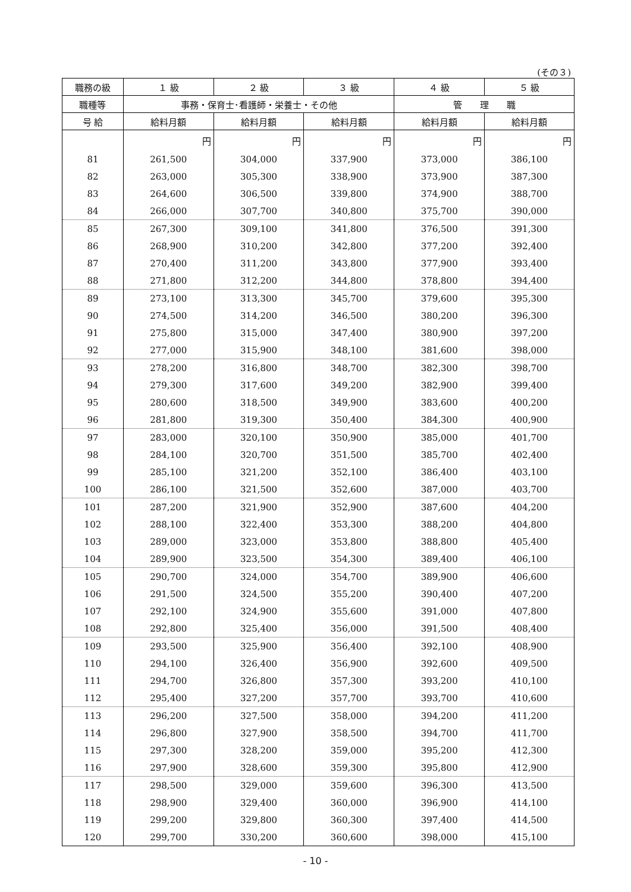(その３)
| 職務の級 | １ 級 | ２ 級 | ３ 級 | ４ 級 | ５ 級 |
| --- | --- | --- | --- | --- | --- |
| 職種等 | 事務・保育士･看護師・栄養士・その他 | | | 管 理 職 | |
| 号 給 | 給料月額 | 給料月額 | 給料月額 | 給料月額 | 給料月額 |
| | 円 | 円 | 円 | 円 | 円 |
| 81 | 261,500 | 304,000 | 337,900 | 373,000 | 386,100 |
| 82 | 263,000 | 305,300 | 338,900 | 373,900 | 387,300 |
| 83 | 264,600 | 306,500 | 339,800 | 374,900 | 388,700 |
| 84 | 266,000 | 307,700 | 340,800 | 375,700 | 390,000 |
| 85 | 267,300 | 309,100 | 341,800 | 376,500 | 391,300 |
| 86 | 268,900 | 310,200 | 342,800 | 377,200 | 392,400 |
| 87 | 270,400 | 311,200 | 343,800 | 377,900 | 393,400 |
| 88 | 271,800 | 312,200 | 344,800 | 378,800 | 394,400 |
| 89 | 273,100 | 313,300 | 345,700 | 379,600 | 395,300 |
| 90 | 274,500 | 314,200 | 346,500 | 380,200 | 396,300 |
| 91 | 275,800 | 315,000 | 347,400 | 380,900 | 397,200 |
| 92 | 277,000 | 315,900 | 348,100 | 381,600 | 398,000 |
| 93 | 278,200 | 316,800 | 348,700 | 382,300 | 398,700 |
| 94 | 279,300 | 317,600 | 349,200 | 382,900 | 399,400 |
| 95 | 280,600 | 318,500 | 349,900 | 383,600 | 400,200 |
| 96 | 281,800 | 319,300 | 350,400 | 384,300 | 400,900 |
| 97 | 283,000 | 320,100 | 350,900 | 385,000 | 401,700 |
| 98 | 284,100 | 320,700 | 351,500 | 385,700 | 402,400 |
| 99 | 285,100 | 321,200 | 352,100 | 386,400 | 403,100 |
| 100 | 286,100 | 321,500 | 352,600 | 387,000 | 403,700 |
| 101 | 287,200 | 321,900 | 352,900 | 387,600 | 404,200 |
| 102 | 288,100 | 322,400 | 353,300 | 388,200 | 404,800 |
| 103 | 289,000 | 323,000 | 353,800 | 388,800 | 405,400 |
| 104 | 289,900 | 323,500 | 354,300 | 389,400 | 406,100 |
| 105 | 290,700 | 324,000 | 354,700 | 389,900 | 406,600 |
| 106 | 291,500 | 324,500 | 355,200 | 390,400 | 407,200 |
| 107 | 292,100 | 324,900 | 355,600 | 391,000 | 407,800 |
| 108 | 292,800 | 325,400 | 356,000 | 391,500 | 408,400 |
| 109 | 293,500 | 325,900 | 356,400 | 392,100 | 408,900 |
| 110 | 294,100 | 326,400 | 356,900 | 392,600 | 409,500 |
| 111 | 294,700 | 326,800 | 357,300 | 393,200 | 410,100 |
| 112 | 295,400 | 327,200 | 357,700 | 393,700 | 410,600 |
| 113 | 296,200 | 327,500 | 358,000 | 394,200 | 411,200 |
| 114 | 296,800 | 327,900 | 358,500 | 394,700 | 411,700 |
| 115 | 297,300 | 328,200 | 359,000 | 395,200 | 412,300 |
| 116 | 297,900 | 328,600 | 359,300 | 395,800 | 412,900 |
| 117 | 298,500 | 329,000 | 359,600 | 396,300 | 413,500 |
| 118 | 298,900 | 329,400 | 360,000 | 396,900 | 414,100 |
| 119 | 299,200 | 329,800 | 360,300 | 397,400 | 414,500 |
| 120 | 299,700 | 330,200 | 360,600 | 398,000 | 415,100 |
- 10 -